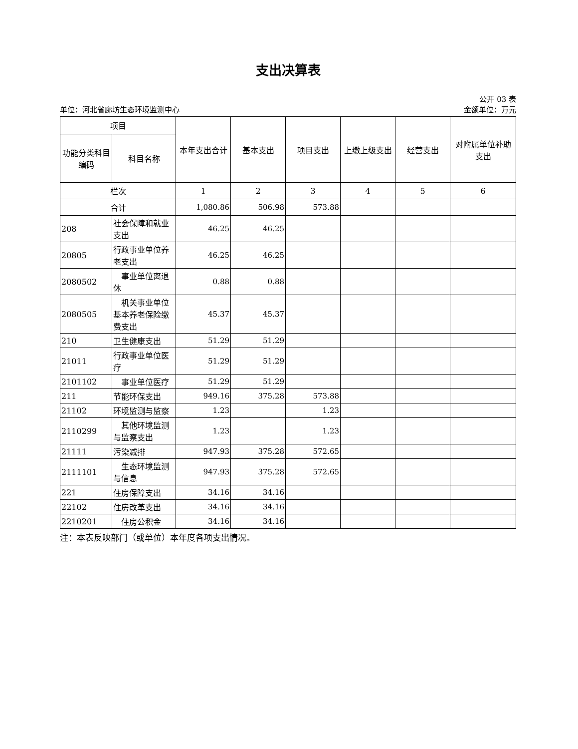支出决算表
公开 03 表
单位：河北省廊坊生态环境监测中心 金额单位：万元
| 项目 | | 本年支出合计 | 基本支出 | 项目支出 | 上缴上级支出 | 经营支出 | 对附属单位补助支出 |
| --- | --- | --- | --- | --- | --- | --- | --- |
| 功能分类科目编码 | 科目名称 | | | | | | |
| 栏次 | | 1 | 2 | 3 | 4 | 5 | 6 |
| 合计 | | 1,080.86 | 506.98 | 573.88 | | | |
| 208 | 社会保障和就业支出 | 46.25 | 46.25 | | | | |
| 20805 | 行政事业单位养老支出 | 46.25 | 46.25 | | | | |
| 2080502 | 事业单位离退休 | 0.88 | 0.88 | | | | |
| 2080505 | 机关事业单位基本养老保险缴费支出 | 45.37 | 45.37 | | | | |
| 210 | 卫生健康支出 | 51.29 | 51.29 | | | | |
| 21011 | 行政事业单位医疗 | 51.29 | 51.29 | | | | |
| 2101102 | 事业单位医疗 | 51.29 | 51.29 | | | | |
| 211 | 节能环保支出 | 949.16 | 375.28 | 573.88 | | | |
| 21102 | 环境监测与监察 | 1.23 | | 1.23 | | | |
| 2110299 | 其他环境监测与监察支出 | 1.23 | | 1.23 | | | |
| 21111 | 污染减排 | 947.93 | 375.28 | 572.65 | | | |
| 2111101 | 生态环境监测与信息 | 947.93 | 375.28 | 572.65 | | | |
| 221 | 住房保障支出 | 34.16 | 34.16 | | | | |
| 22102 | 住房改革支出 | 34.16 | 34.16 | | | | |
| 2210201 | 住房公积金 | 34.16 | 34.16 | | | | |
注：本表反映部门（或单位）本年度各项支出情况。